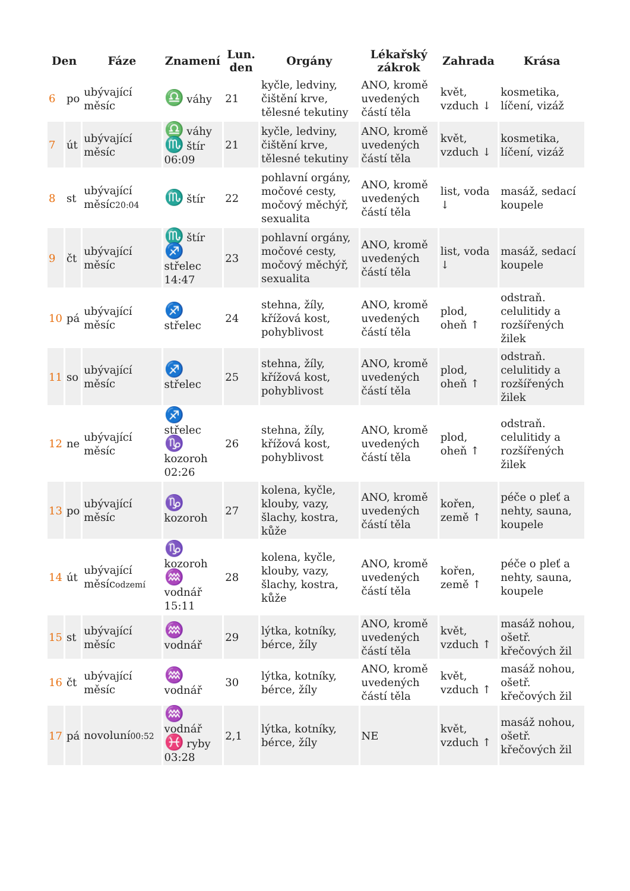| Den | | Fáze | Znamení | Lun. den | Orgány | Lékařský zákrok | Zahrada | Krása |
| --- | --- | --- | --- | --- | --- | --- | --- | --- |
| 6 | po | ubývající měsíc | ♎ váhy | 21 | kyčle, ledviny, čištění krve, tělesné tekutiny | ANO, kromě uvedených částí těla | květ, vzduch ↓ | kosmetika, líčení, vizáž |
| 7 | út | ubývající měsíc | ♎ váhy ♏ štír 06:09 | 21 | kyčle, ledviny, čištění krve, tělesné tekutiny | ANO, kromě uvedených částí těla | květ, vzduch ↓ | kosmetika, líčení, vizáž |
| 8 | st | ubývající měsíc 20:04 | ♏ štír | 22 | pohlavní orgány, močové cesty, močový měchýř, sexualita | ANO, kromě uvedených částí těla | list, voda ↓ | masáž, sedací koupele |
| 9 | čt | ubývající měsíc | ♏ štír ♐ střelec 14:47 | 23 | pohlavní orgány, močové cesty, močový měchýř, sexualita | ANO, kromě uvedených částí těla | list, voda ↓ | masáž, sedací koupele |
| 10 | pá | ubývající měsíc | ♐ střelec | 24 | stehna, žíly, křížová kost, pohyblivost | ANO, kromě uvedených částí těla | plod, oheň ↑ | odstraň. celulitidy a rozšířených žilek |
| 11 | so | ubývající měsíc | ♐ střelec | 25 | stehna, žíly, křížová kost, pohyblivost | ANO, kromě uvedených částí těla | plod, oheň ↑ | odstraň. celulitidy a rozšířených žilek |
| 12 | ne | ubývající měsíc | ♐ střelec ♑ kozoroh 02:26 | 26 | stehna, žíly, křížová kost, pohyblivost | ANO, kromě uvedených částí těla | plod, oheň ↑ | odstraň. celulitidy a rozšířených žilek |
| 13 | po | ubývající měsíc | ♑ kozoroh | 27 | kolena, kyčle, klouby, vazy, šlachy, kostra, kůže | ANO, kromě uvedených částí těla | kořen, země ↑ | péče o pleť a nehty, sauna, koupele |
| 14 | út | ubývající měsíc odzemí | ♑ kozoroh ♒ vodnář 15:11 | 28 | kolena, kyčle, klouby, vazy, šlachy, kostra, kůže | ANO, kromě uvedených částí těla | kořen, země ↑ | péče o pleť a nehty, sauna, koupele |
| 15 | st | ubývající měsíc | ♒ vodnář | 29 | lýtka, kotníky, bérce, žíly | ANO, kromě uvedených částí těla | květ, vzduch ↑ | masáž nohou, ošetř. křečových žil |
| 16 | čt | ubývající měsíc | ♒ vodnář | 30 | lýtka, kotníky, bérce, žíly | ANO, kromě uvedených částí těla | květ, vzduch ↑ | masáž nohou, ošetř. křečových žil |
| 17 | pá | novoluní 00:52 | ♒ vodnář ♓ ryby 03:28 | 2,1 | lýtka, kotníky, bérce, žíly | NE | květ, vzduch ↑ | masáž nohou, ošetř. křečových žil |